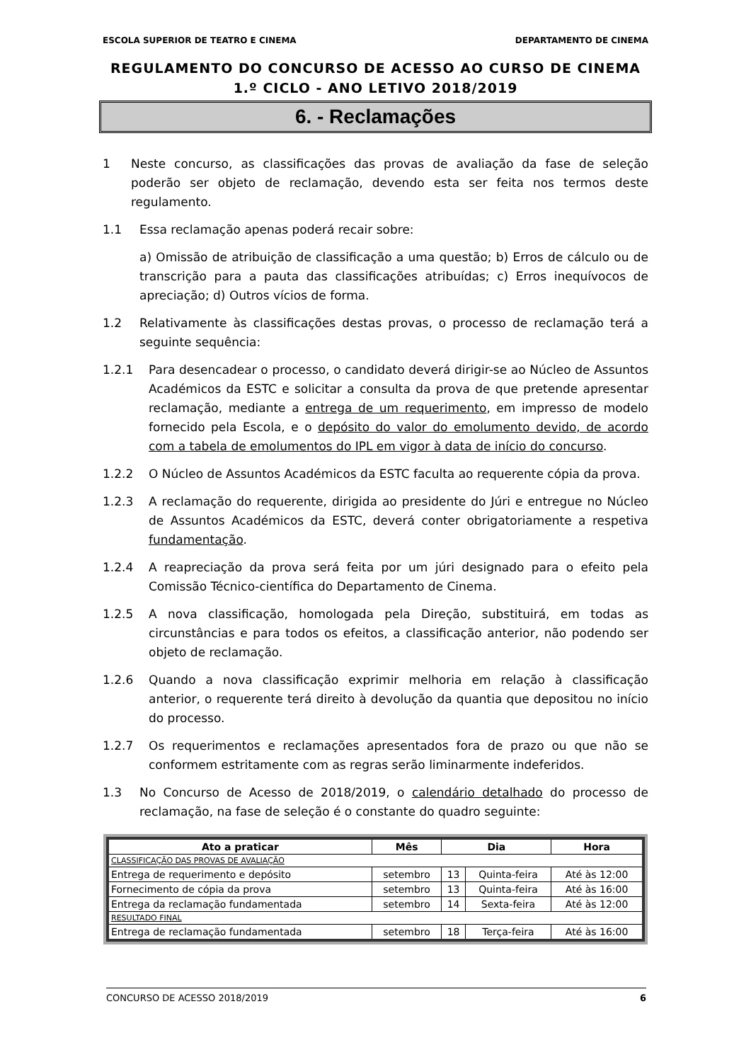ESCOLA SUPERIOR DE TEATRO E CINEMA DEPARTAMENTO DE CINEMA
REGULAMENTO DO CONCURSO DE ACESSO AO CURSO DE CINEMA
1.º CICLO - ANO LETIVO 2018/2019
6. - Reclamações
1 Neste concurso, as classificações das provas de avaliação da fase de seleção poderão ser objeto de reclamação, devendo esta ser feita nos termos deste regulamento.
1.1 Essa reclamação apenas poderá recair sobre:
a) Omissão de atribuição de classificação a uma questão; b) Erros de cálculo ou de transcrição para a pauta das classificações atribuídas; c) Erros inequívocos de apreciação; d) Outros vícios de forma.
1.2 Relativamente às classificações destas provas, o processo de reclamação terá a seguinte sequência:
1.2.1 Para desencadear o processo, o candidato deverá dirigir-se ao Núcleo de Assuntos Académicos da ESTC e solicitar a consulta da prova de que pretende apresentar reclamação, mediante a entrega de um requerimento, em impresso de modelo fornecido pela Escola, e o depósito do valor do emolumento devido, de acordo com a tabela de emolumentos do IPL em vigor à data de início do concurso.
1.2.2 O Núcleo de Assuntos Académicos da ESTC faculta ao requerente cópia da prova.
1.2.3 A reclamação do requerente, dirigida ao presidente do Júri e entregue no Núcleo de Assuntos Académicos da ESTC, deverá conter obrigatoriamente a respetiva fundamentação.
1.2.4 A reapreciação da prova será feita por um júri designado para o efeito pela Comissão Técnico-científica do Departamento de Cinema.
1.2.5 A nova classificação, homologada pela Direção, substituirá, em todas as circunstâncias e para todos os efeitos, a classificação anterior, não podendo ser objeto de reclamação.
1.2.6 Quando a nova classificação exprimir melhoria em relação à classificação anterior, o requerente terá direito à devolução da quantia que depositou no início do processo.
1.2.7 Os requerimentos e reclamações apresentados fora de prazo ou que não se conformem estritamente com as regras serão liminarmente indeferidos.
1.3 No Concurso de Acesso de 2018/2019, o calendário detalhado do processo de reclamação, na fase de seleção é o constante do quadro seguinte:
| Ato a praticar | Mês | Dia | | Hora |
| --- | --- | --- | --- | --- |
| CLASSIFICAÇÃO DAS PROVAS DE AVALIAÇÃO | | | | |
| Entrega de requerimento e depósito | setembro | 13 | Quinta-feira | Até às 12:00 |
| Fornecimento de cópia da prova | setembro | 13 | Quinta-feira | Até às 16:00 |
| Entrega da reclamação fundamentada | setembro | 14 | Sexta-feira | Até às 12:00 |
| RESULTADO FINAL | | | | |
| Entrega de reclamação fundamentada | setembro | 18 | Terça-feira | Até às 16:00 |
CONCURSO DE ACESSO 2018/2019 6